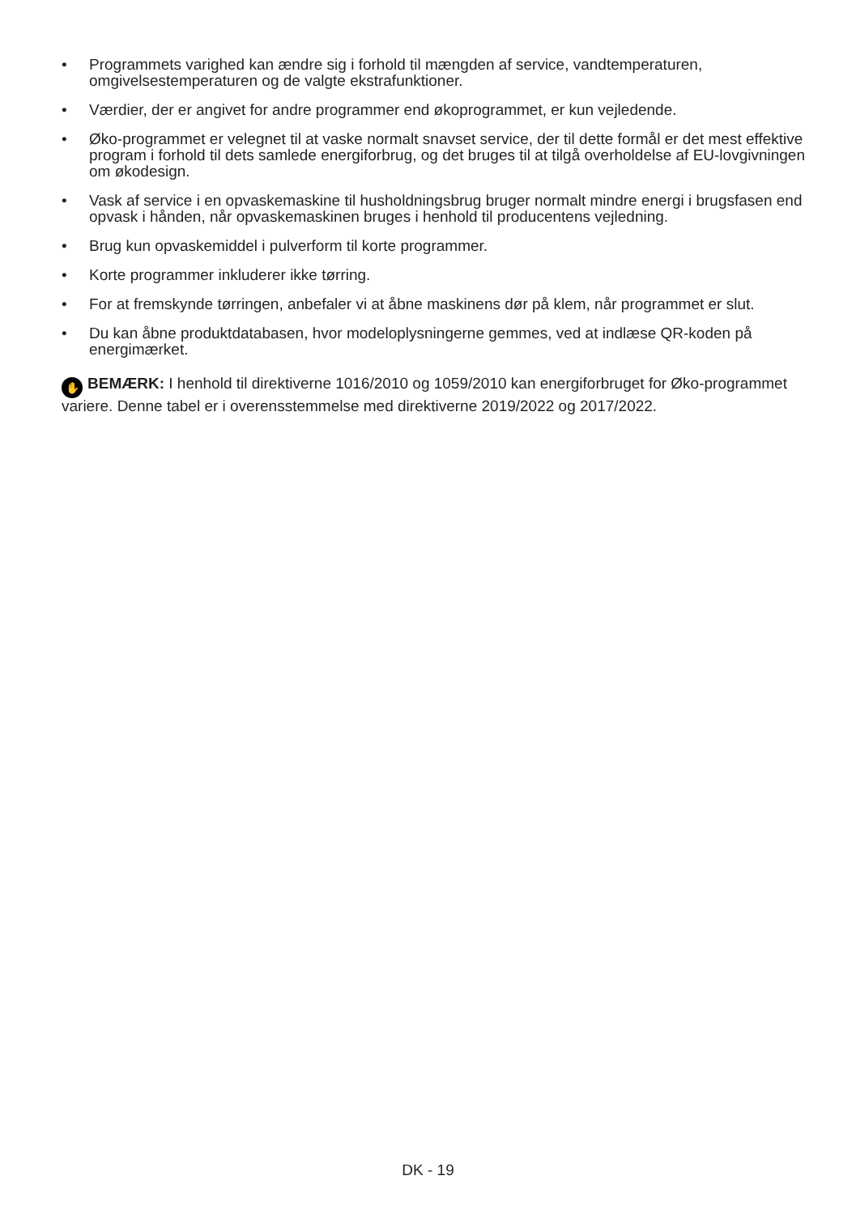• Programmets varighed kan ændre sig i forhold til mængden af service, vandtemperaturen, omgivelsestemperaturen og de valgte ekstrafunktioner.
• Værdier, der er angivet for andre programmer end økoprogrammet, er kun vejledende.
• Øko-programmet er velegnet til at vaske normalt snavset service, der til dette formål er det mest effektive program i forhold til dets samlede energiforbrug, og det bruges til at tilgå overholdelse af EU-lovgivningen om økodesign.
• Vask af service i en opvaskemaskine til husholdningsbrug bruger normalt mindre energi i brugsfasen end opvask i hånden, når opvaskemaskinen bruges i henhold til producentens vejledning.
• Brug kun opvaskemiddel i pulverform til korte programmer.
• Korte programmer inkluderer ikke tørring.
• For at fremskynde tørringen, anbefaler vi at åbne maskinens dør på klem, når programmet er slut.
• Du kan åbne produktdatabasen, hvor modeloplysningerne gemmes, ved at indlæse QR-koden på energimærket.
✋ BEMÆRK: I henhold til direktiverne 1016/2010 og 1059/2010 kan energiforbruget for Øko-programmet variere. Denne tabel er i overensstemmelse med direktiverne 2019/2022 og 2017/2022.
DK - 19